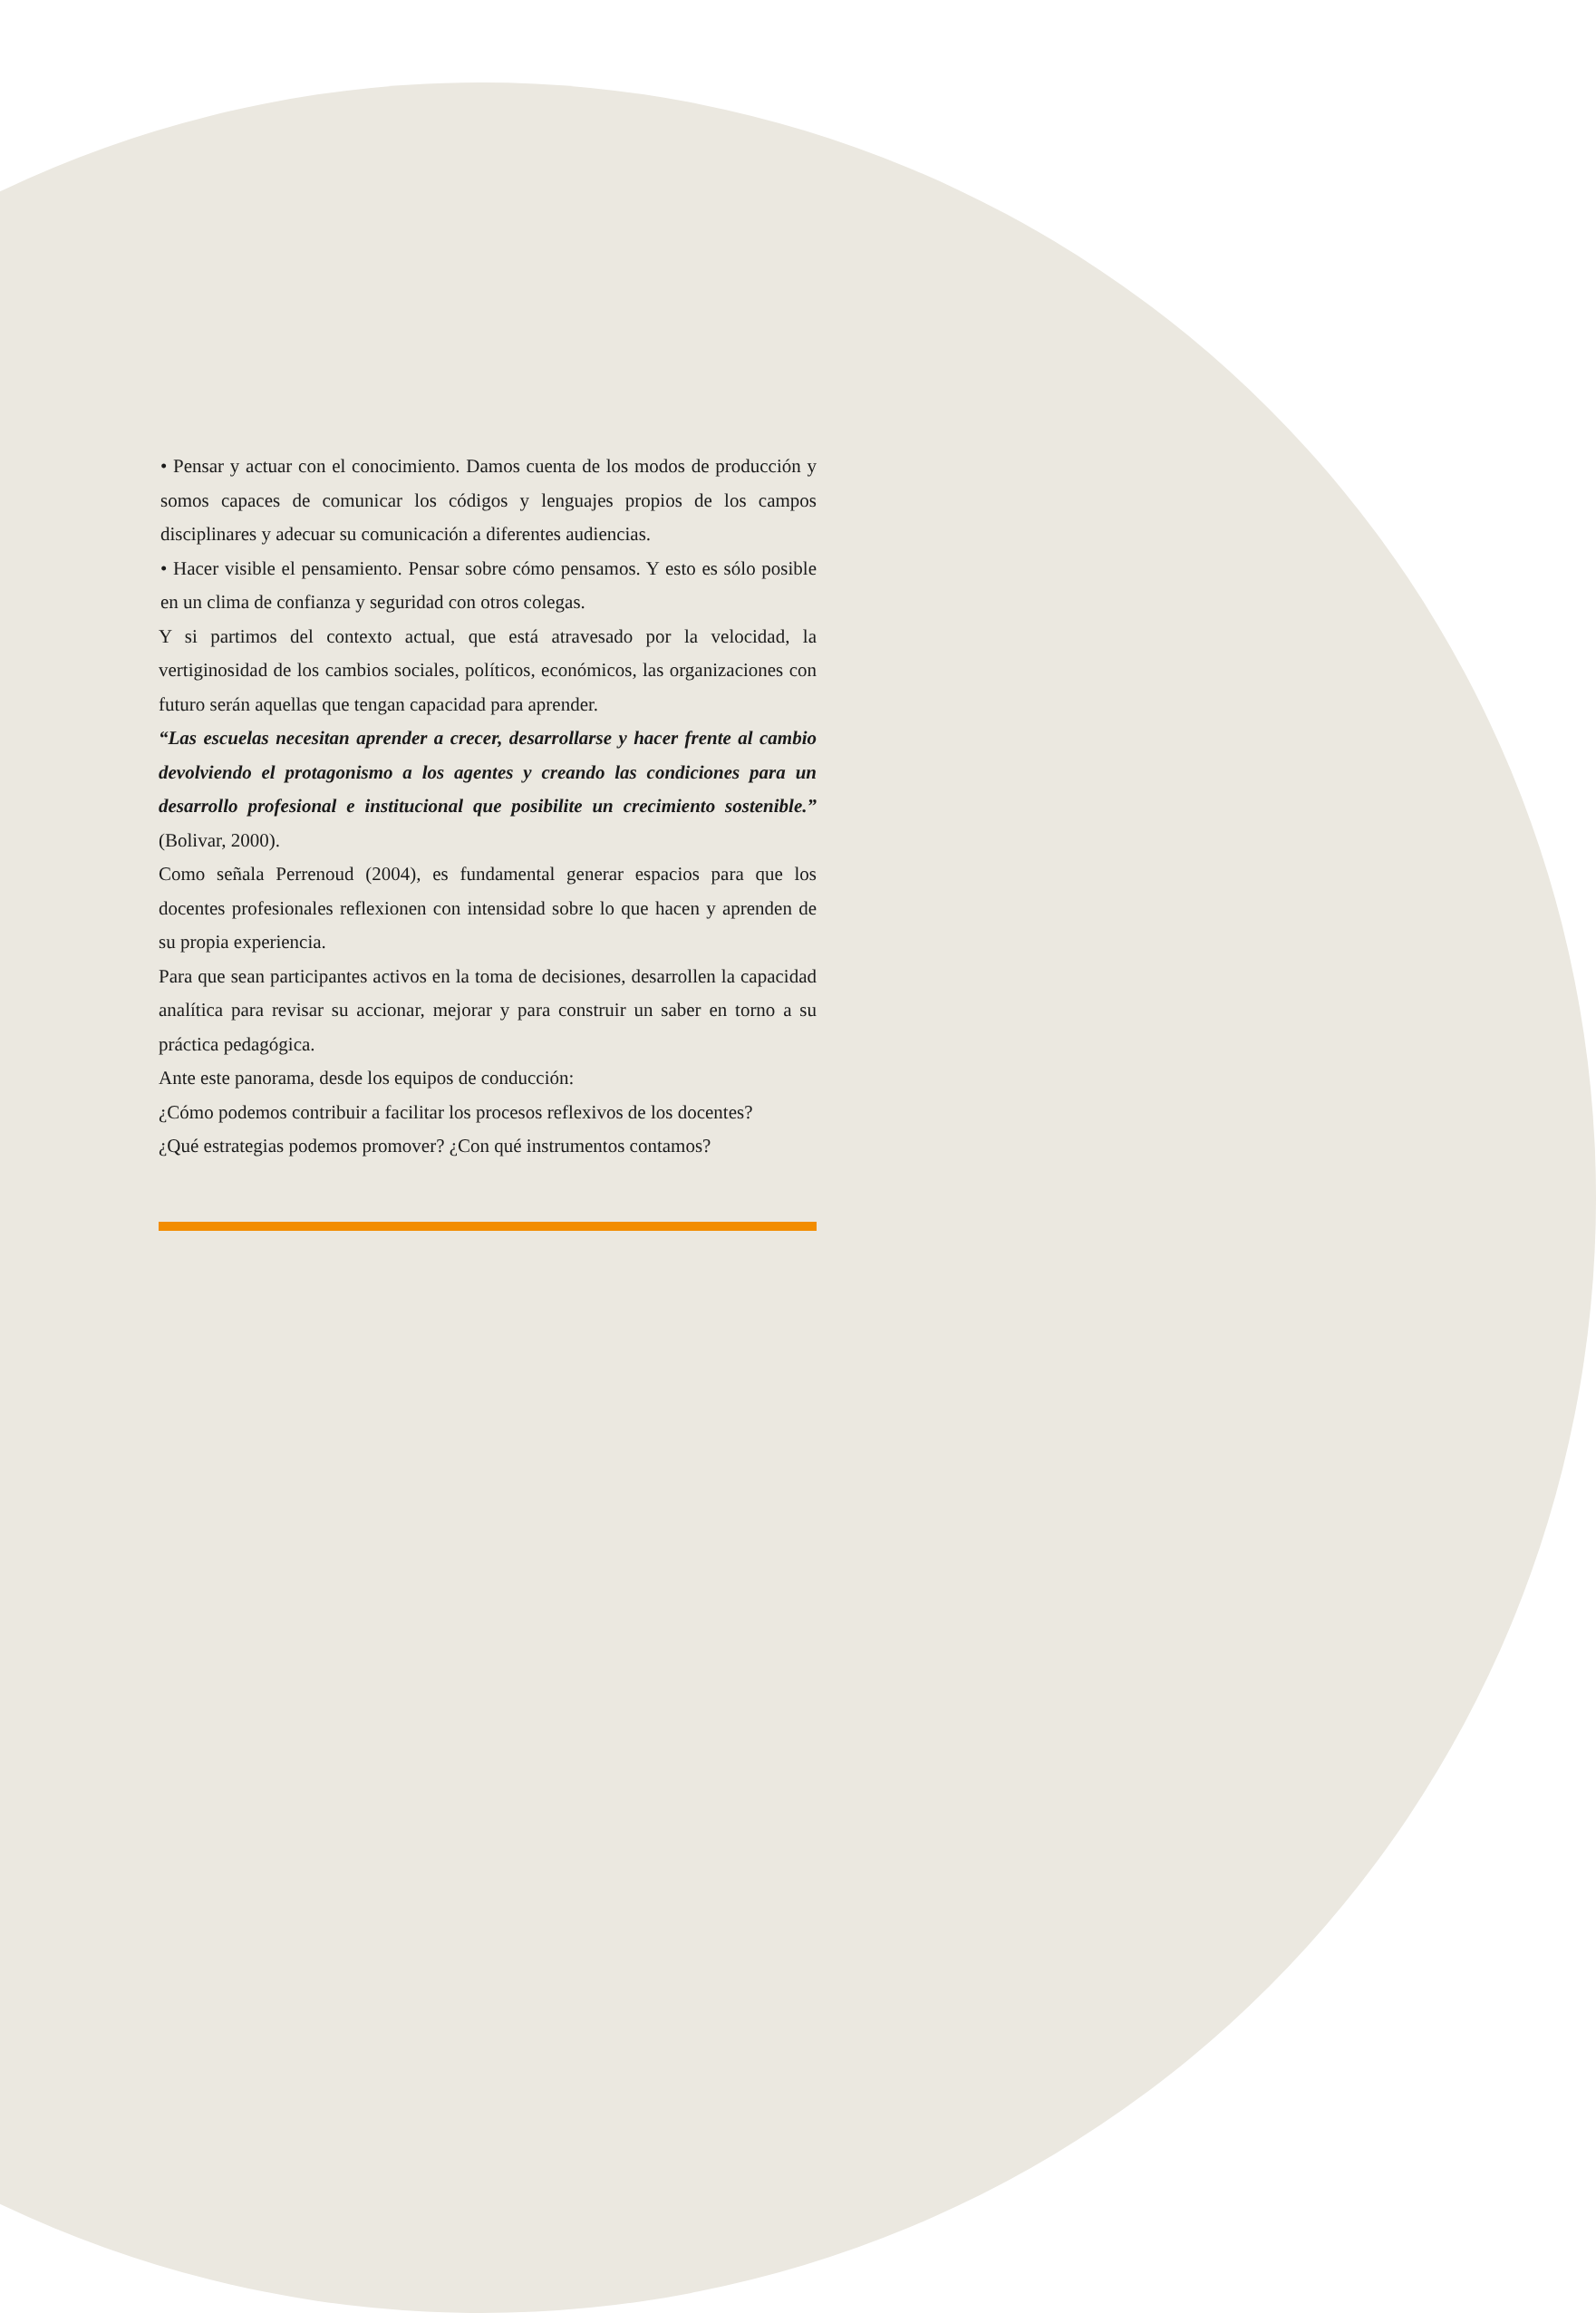• Pensar y actuar con el conocimiento. Damos cuenta de los modos de producción y somos capaces de comunicar los códigos y lenguajes propios de los campos disciplinares y adecuar su comunicación a diferentes audiencias.
• Hacer visible el pensamiento. Pensar sobre cómo pensamos. Y esto es sólo posible en un clima de confianza y seguridad con otros colegas.
Y si partimos del contexto actual, que está atravesado por la velocidad, la vertiginosidad de los cambios sociales, políticos, económicos, las organizaciones con futuro serán aquellas que tengan capacidad para aprender.
“Las escuelas necesitan aprender a crecer, desarrollarse y hacer frente al cambio devolviendo el protagonismo a los agentes y creando las condiciones para un desarrollo profesional e institucional que posibilite un crecimiento sostenible.” (Bolivar, 2000).
Como señala Perrenoud (2004), es fundamental generar espacios para que los docentes profesionales reflexionen con intensidad sobre lo que hacen y aprenden de su propia experiencia.
Para que sean participantes activos en la toma de decisiones, desarrollen la capacidad analítica para revisar su accionar, mejorar y para construir un saber en torno a su práctica pedagógica.
Ante este panorama, desde los equipos de conducción:
¿Cómo podemos contribuir a facilitar los procesos reflexivos de los docentes?
¿Qué estrategias podemos promover? ¿Con qué instrumentos contamos?